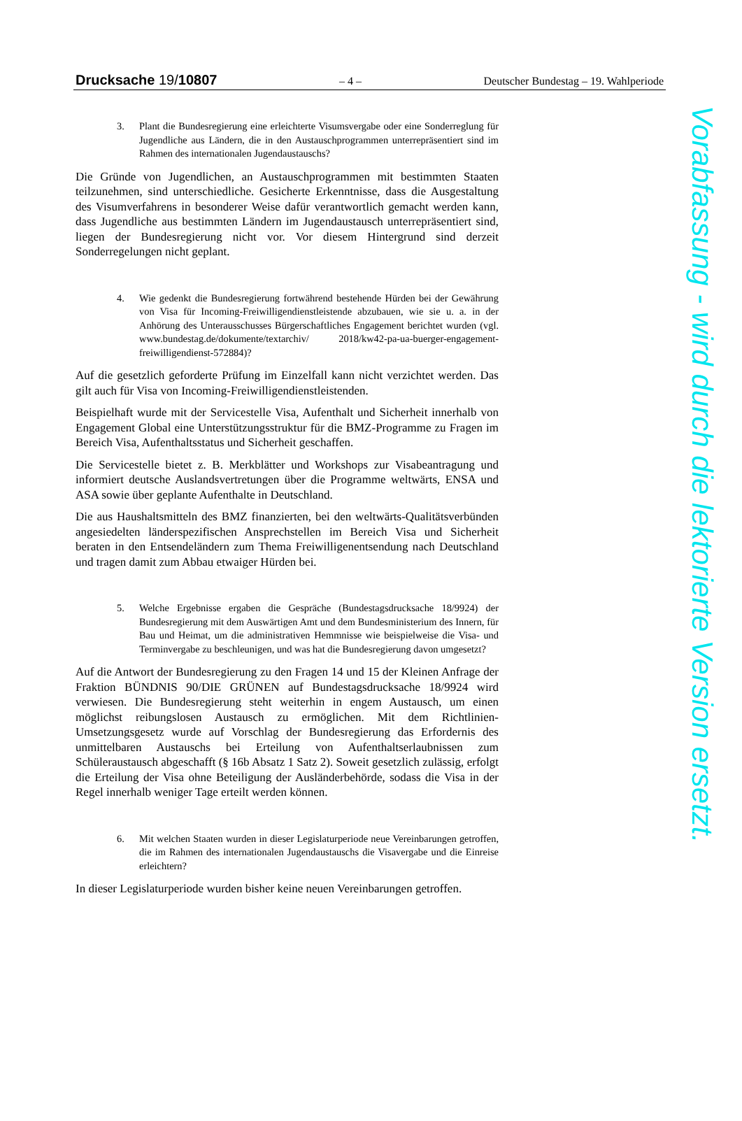Drucksache 19/10807 – 4 – Deutscher Bundestag – 19. Wahlperiode
3. Plant die Bundesregierung eine erleichterte Visumsvergabe oder eine Sonderreglung für Jugendliche aus Ländern, die in den Austauschprogrammen unterrepräsentiert sind im Rahmen des internationalen Jugendaustauschs?
Die Gründe von Jugendlichen, an Austauschprogrammen mit bestimmten Staaten teilzunehmen, sind unterschiedliche. Gesicherte Erkenntnisse, dass die Ausgestaltung des Visumverfahrens in besonderer Weise dafür verantwortlich gemacht werden kann, dass Jugendliche aus bestimmten Ländern im Jugendaustausch unterrepräsentiert sind, liegen der Bundesregierung nicht vor. Vor diesem Hintergrund sind derzeit Sonderregelungen nicht geplant.
4. Wie gedenkt die Bundesregierung fortwährend bestehende Hürden bei der Gewährung von Visa für Incoming-Freiwilligendienstleistende abzubauen, wie sie u. a. in der Anhörung des Unterausschusses Bürgerschaftliches Engagement berichtet wurden (vgl. www.bundestag.de/dokumente/textarchiv/ 2018/kw42-pa-ua-buerger-engagement-freiwilligendienst-572884)?
Auf die gesetzlich geforderte Prüfung im Einzelfall kann nicht verzichtet werden. Das gilt auch für Visa von Incoming-Freiwilligendienstleistenden.
Beispielhaft wurde mit der Servicestelle Visa, Aufenthalt und Sicherheit innerhalb von Engagement Global eine Unterstützungsstruktur für die BMZ-Programme zu Fragen im Bereich Visa, Aufenthaltsstatus und Sicherheit geschaffen.
Die Servicestelle bietet z. B. Merkblätter und Workshops zur Visabeantragung und informiert deutsche Auslandsvertretungen über die Programme weltwärts, ENSA und ASA sowie über geplante Aufenthalte in Deutschland.
Die aus Haushaltsmitteln des BMZ finanzierten, bei den weltwärts-Qualitätsverbünden angesiedelten länderspezifischen Ansprechstellen im Bereich Visa und Sicherheit beraten in den Entsendeländern zum Thema Freiwilligenentsendung nach Deutschland und tragen damit zum Abbau etwaiger Hürden bei.
5. Welche Ergebnisse ergaben die Gespräche (Bundestagsdrucksache 18/9924) der Bundesregierung mit dem Auswärtigen Amt und dem Bundesministerium des Innern, für Bau und Heimat, um die administrativen Hemmnisse wie beispielweise die Visa- und Terminvergabe zu beschleunigen, und was hat die Bundesregierung davon umgesetzt?
Auf die Antwort der Bundesregierung zu den Fragen 14 und 15 der Kleinen Anfrage der Fraktion BÜNDNIS 90/DIE GRÜNEN auf Bundestagsdrucksache 18/9924 wird verwiesen. Die Bundesregierung steht weiterhin in engem Austausch, um einen möglichst reibungslosen Austausch zu ermöglichen. Mit dem Richtlinien-Umsetzungsgesetz wurde auf Vorschlag der Bundesregierung das Erfordernis des unmittelbaren Austauschs bei Erteilung von Aufenthaltserlaubnissen zum Schüleraustausch abgeschafft (§ 16b Absatz 1 Satz 2). Soweit gesetzlich zulässig, erfolgt die Erteilung der Visa ohne Beteiligung der Ausländerbehörde, sodass die Visa in der Regel innerhalb weniger Tage erteilt werden können.
6. Mit welchen Staaten wurden in dieser Legislaturperiode neue Vereinbarungen getroffen, die im Rahmen des internationalen Jugendaustauschs die Visavergabe und die Einreise erleichtern?
In dieser Legislaturperiode wurden bisher keine neuen Vereinbarungen getroffen.
Vorabfassung - wird durch die lektorierte Version ersetzt.